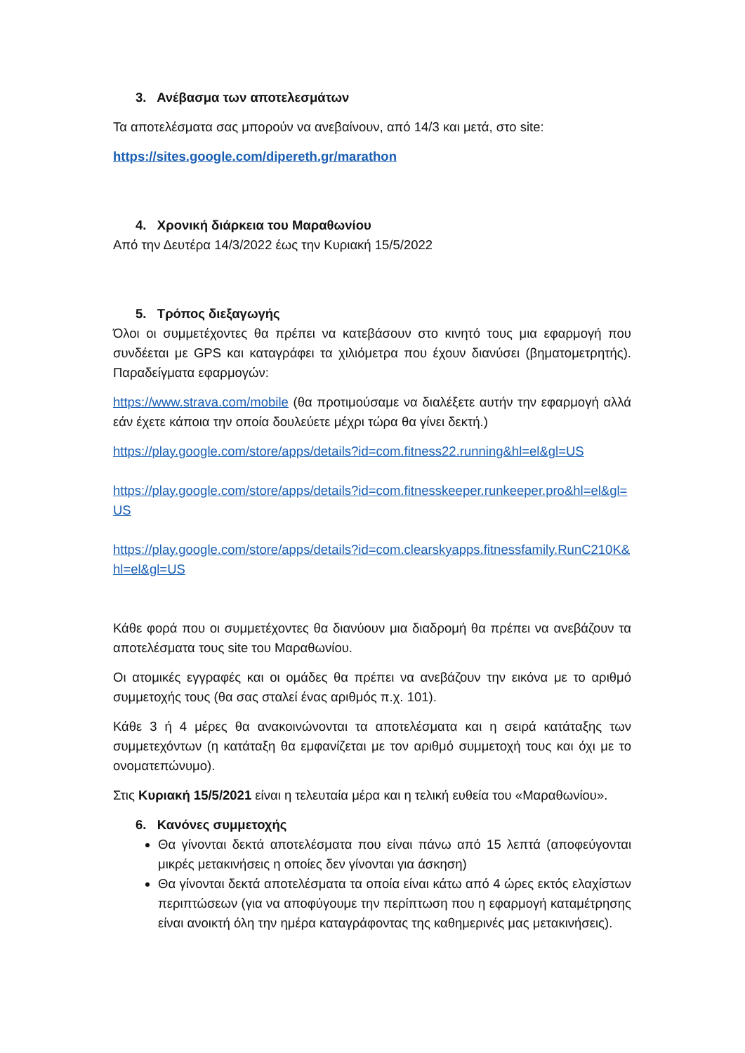3. Ανέβασμα των αποτελεσμάτων
Τα αποτελέσματα σας μπορούν να ανεβαίνουν, από 14/3 και μετά, στο site:
https://sites.google.com/dipereth.gr/marathon
4. Χρονική διάρκεια του Μαραθωνίου
Από την Δευτέρα 14/3/2022 έως την Κυριακή 15/5/2022
5. Τρόπος διεξαγωγής
Όλοι οι συμμετέχοντες θα πρέπει να κατεβάσουν στο κινητό τους μια εφαρμογή που συνδέεται με GPS και καταγράφει τα χιλιόμετρα που έχουν διανύσει (βηματομετρητής). Παραδείγματα εφαρμογών:
https://www.strava.com/mobile (θα προτιμούσαμε να διαλέξετε αυτήν την εφαρμογή αλλά εάν έχετε κάποια την οποία δουλεύετε μέχρι τώρα θα γίνει δεκτή.)
https://play.google.com/store/apps/details?id=com.fitness22.running&hl=el&gl=US
https://play.google.com/store/apps/details?id=com.fitnesskeeper.runkeeper.pro&hl=el&gl=US
https://play.google.com/store/apps/details?id=com.clearskyapps.fitnessfamily.RunC210K&hl=el&gl=US
Κάθε φορά που οι συμμετέχοντες θα διανύουν μια διαδρομή θα πρέπει να ανεβάζουν τα αποτελέσματα τους site του Μαραθωνίου.
Οι ατομικές εγγραφές και οι ομάδες θα πρέπει να ανεβάζουν την εικόνα με το αριθμό συμμετοχής τους (θα σας σταλεί ένας αριθμός π.χ. 101).
Κάθε 3 ή 4 μέρες θα ανακοινώνονται τα αποτελέσματα και η σειρά κατάταξης των συμμετεχόντων (η κατάταξη θα εμφανίζεται με τον αριθμό συμμετοχή τους και όχι με το ονοματεπώνυμο).
Στις Κυριακή 15/5/2021 είναι η τελευταία μέρα και η τελική ευθεία του «Μαραθωνίου».
6. Κανόνες συμμετοχής
Θα γίνονται δεκτά αποτελέσματα που είναι πάνω από 15 λεπτά (αποφεύγονται μικρές μετακινήσεις η οποίες δεν γίνονται για άσκηση)
Θα γίνονται δεκτά αποτελέσματα τα οποία είναι κάτω από 4 ώρες εκτός ελαχίστων περιπτώσεων (για να αποφύγουμε την περίπτωση που η εφαρμογή καταμέτρησης είναι ανοικτή όλη την ημέρα καταγράφοντας της καθημερινές μας μετακινήσεις).